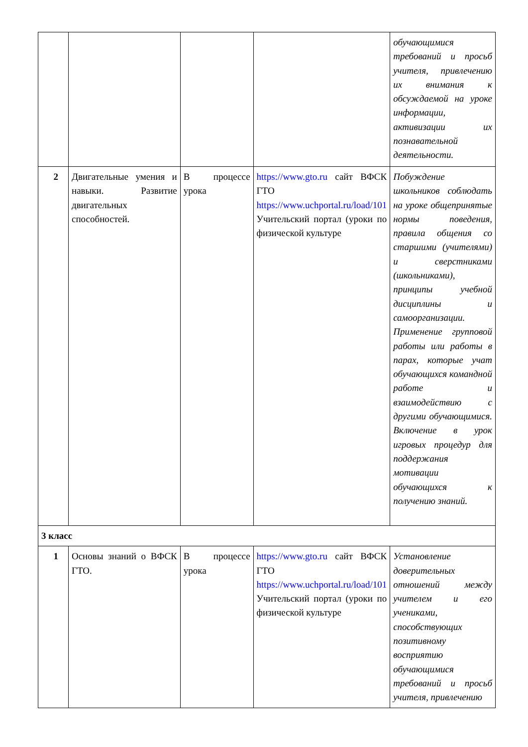| | | | | обучающимися требований и просьб учителя, привлечению их внимания к обсуждаемой на уроке информации, активизации их познавательной деятельности. |
| 2 | Двигательные умения и навыки. Развитие двигательных способностей. | В процессе урока | https://www.gto.ru сайт ВФСК ГТО https://www.uchportal.ru/load/101 Учительский портал (уроки по физической культуре | Побуждение школьников соблюдать на уроке общепринятые нормы поведения, правила общения со старшими (учителями) и сверстниками (школьниками), принципы учебной дисциплины и самоорганизации. Применение групповой работы или работы в парах, которые учат обучающихся командной работе и взаимодействию с другими обучающимися. Включение в урок игровых процедур для поддержания мотивации обучающихся к получению знаний. |
| 3 класс | | | | |
| 1 | Основы знаний о ВФСК ГТО. | В процессе урока | https://www.gto.ru сайт ВФСК ГТО https://www.uchportal.ru/load/101 Учительский портал (уроки по физической культуре | Установление доверительных отношений между учителем и его учениками, способствующих позитивному восприятию обучающимися требований и просьб учителя, привлечению |